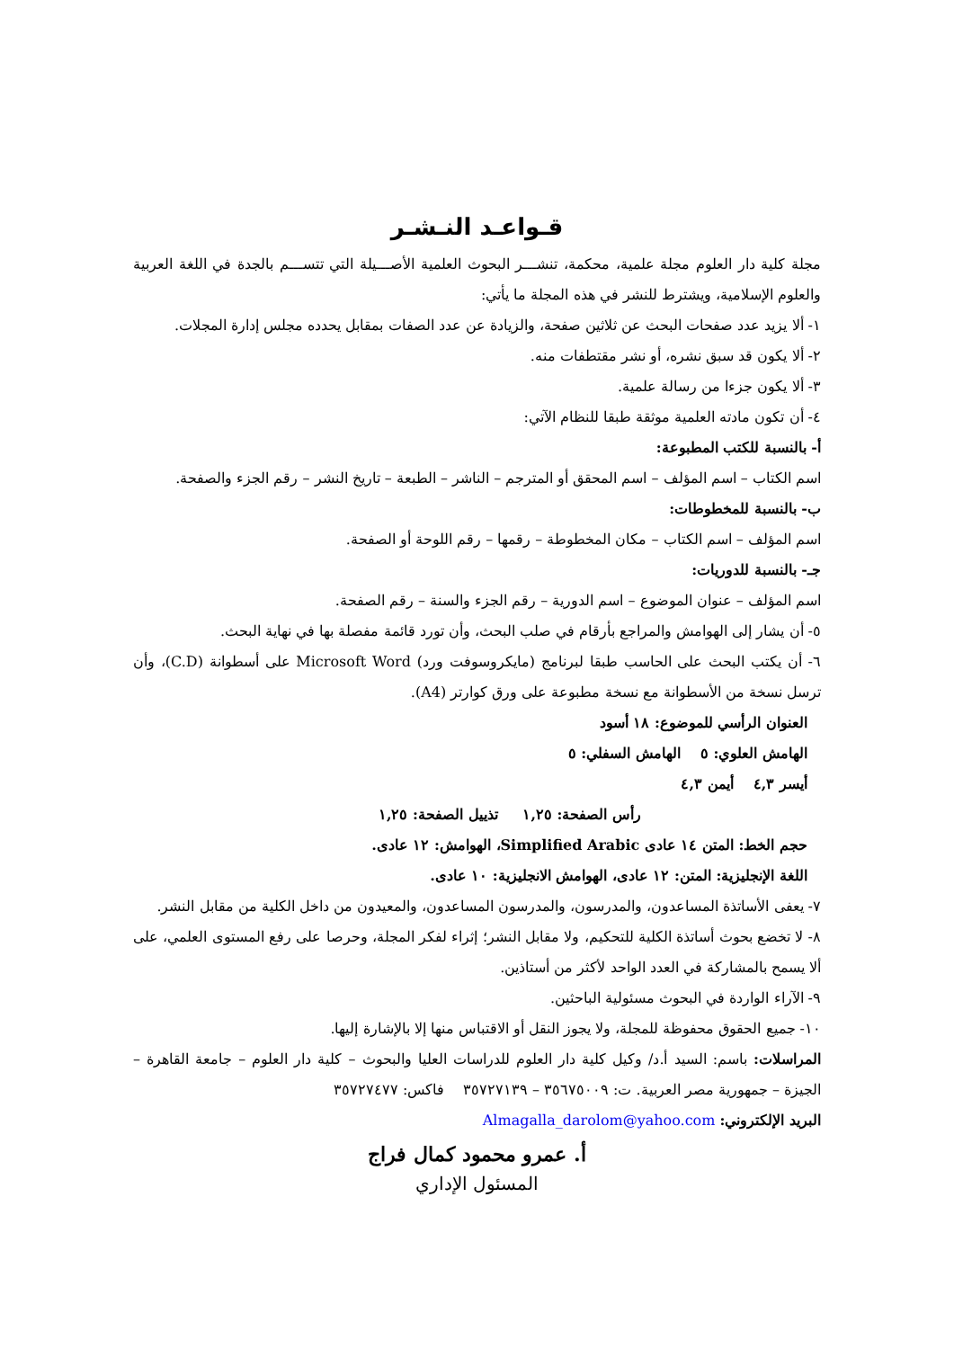قـواعـد النـشـر
مجلة كلية دار العلوم مجلة علمية، محكمة، تنشـــر البحوث العلمية الأصـــيلة التي تتســـم بالجدة في اللغة العربية والعلوم الإسلامية، ويشترط للنشر في هذه المجلة ما يأتي:
١- ألا يزيد عدد صفحات البحث عن ثلاثين صفحة، والزيادة عن عدد الصفات بمقابل يحدده مجلس إدارة المجلات.
٢- ألا يكون قد سبق نشره، أو نشر مقتطفات منه.
٣- ألا يكون جزءا من رسالة علمية.
٤- أن تكون مادته العلمية موثقة طبقا للنظام الآتي:
أ- بالنسبة للكتب المطبوعة:
اسم الكتاب – اسم المؤلف – اسم المحقق أو المترجم – الناشر – الطبعة – تاريخ النشر – رقم الجزء والصفحة.
ب- بالنسبة للمخطوطات:
اسم المؤلف – اسم الكتاب – مكان المخطوطة – رقمها – رقم اللوحة أو الصفحة.
جـ- بالنسبة للدوريات:
اسم المؤلف – عنوان الموضوع – اسم الدورية – رقم الجزء والسنة – رقم الصفحة.
٥- أن يشار إلى الهوامش والمراجع بأرقام في صلب البحث، وأن تورد قائمة مفصلة بها في نهاية البحث.
٦- أن يكتب البحث على الحاسب طبقا لبرنامج (مايكروسوفت ورد) Microsoft Word على أسطوانة (C.D)، وأن ترسل نسخة من الأسطوانة مع نسخة مطبوعة على ورق كوارتر (A4).
العنوان الرأسي للموضوع: ١٨ أسود
الهامش العلوي: ٥ الهامش السفلي: ٥
أيسر ٤,٣ أيمن ٤,٣
رأس الصفحة: ١,٢٥ تذييل الصفحة: ١,٢٥
حجم الخط: المتن ١٤ عادى Simplified Arabic، الهوامش: ١٢ عادى.
اللغة الإنجليزية: المتن: ١٢ عادى، الهوامش الانجليزية: ١٠ عادى.
٧- يعفى الأساتذة المساعدون، والمدرسون، والمدرسون المساعدون، والمعيدون من داخل الكلية من مقابل النشر.
٨- لا تخضع بحوث أساتذة الكلية للتحكيم، ولا مقابل النشر؛ إثراء لفكر المجلة، وحرصا على رفع المستوى العلمي، على ألا يسمح بالمشاركة في العدد الواحد لأكثر من أستاذين.
٩- الآراء الواردة في البحوث مسئولية الباحثين.
١٠- جميع الحقوق محفوظة للمجلة، ولا يجوز النقل أو الاقتباس منها إلا بالإشارة إليها.
المراسلات: باسم: السيد أ.د/ وكيل كلية دار العلوم للدراسات العليا والبحوث – كلية دار العلوم – جامعة القاهرة – الجيزة – جمهورية مصر العربية. ت: ٣٥٦٧٥٠٠٩ – ٣٥٧٢٧١٣٩ فاكس: ٣٥٧٢٧٤٧٧
البريد الإلكتروني: Almagalla_darolom@yahoo.com
أ. عمرو محمود كمال فراج
المسئول الإداري